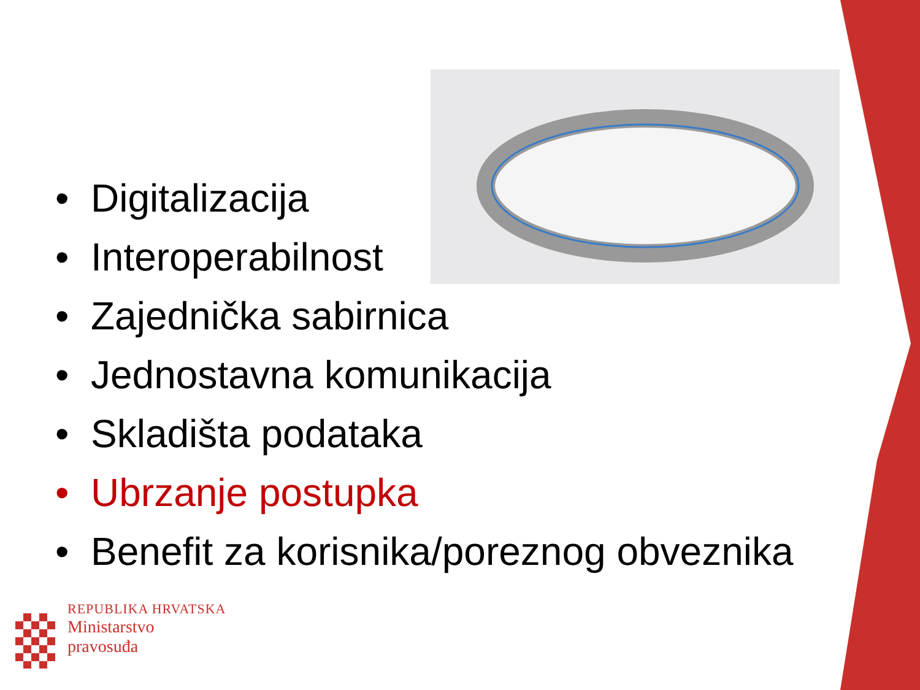• Digitalizacija
• Interoperabilnost
• Zajednička sabirnica
• Jednostavna komunikacija
• Skladišta podataka
• Ubrzanje postupka
• Benefit za korisnika/poreznog obveznika
REPUBLIKA HRVATSKA
Ministarstvo
pravosuđa